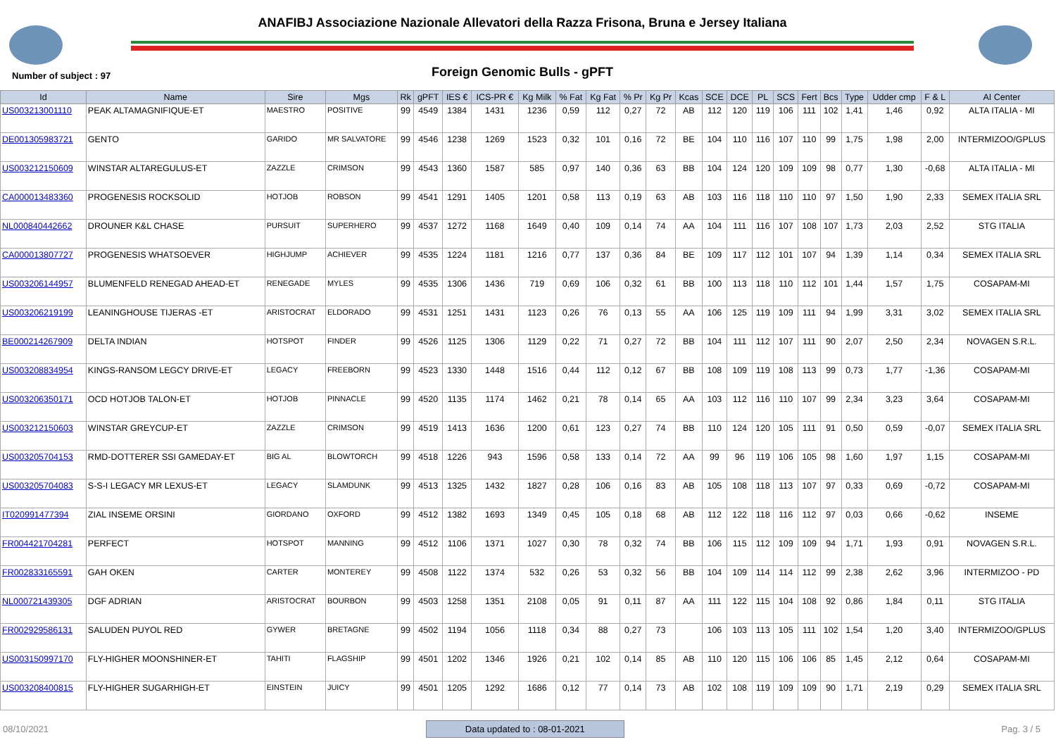ANAFIBJ Associazione Nazionale Allevatori della Razza Frisona, Bruna e Jersey Italiana
Number of subject : 97
Foreign Genomic Bulls - gPFT
| Id | Name | Sire | Mgs | Rk | gPFT | IES € | ICS-PR € | Kg Milk | % Fat | Kg Fat | % Pr | Kg Pr | Kcas | SCE | DCE | PL | SCS | Fert | Bcs | Type | Udder cmp | F & L | AI Center |
| --- | --- | --- | --- | --- | --- | --- | --- | --- | --- | --- | --- | --- | --- | --- | --- | --- | --- | --- | --- | --- | --- | --- | --- |
| US003213001110 | PEAK ALTAMAGNIFIQUE-ET | MAESTRO | POSITIVE | 99 | 4549 | 1384 | 1431 | 1236 | 0,59 | 112 | 0,27 | 72 | AB | 112 | 120 | 119 | 106 | 111 | 102 | 1,41 | 1,46 | 0,92 | ALTA ITALIA - MI |
| DE001305983721 | GENTO | GARIDO | MR SALVATORE | 99 | 4546 | 1238 | 1269 | 1523 | 0,32 | 101 | 0,16 | 72 | BE | 104 | 110 | 116 | 107 | 110 | 99 | 1,75 | 1,98 | 2,00 | INTERMIZOO/GPLUS |
| US003212150609 | WINSTAR ALTAREGULUS-ET | ZAZZLE | CRIMSON | 99 | 4543 | 1360 | 1587 | 585 | 0,97 | 140 | 0,36 | 63 | BB | 104 | 124 | 120 | 109 | 109 | 98 | 0,77 | 1,30 | -0,68 | ALTA ITALIA - MI |
| CA000013483360 | PROGENESIS ROCKSOLID | HOTJOB | ROBSON | 99 | 4541 | 1291 | 1405 | 1201 | 0,58 | 113 | 0,19 | 63 | AB | 103 | 116 | 118 | 110 | 110 | 97 | 1,50 | 1,90 | 2,33 | SEMEX ITALIA SRL |
| NL000840442662 | DROUNER K&L CHASE | PURSUIT | SUPERHERO | 99 | 4537 | 1272 | 1168 | 1649 | 0,40 | 109 | 0,14 | 74 | AA | 104 | 111 | 116 | 107 | 108 | 107 | 1,73 | 2,03 | 2,52 | STG ITALIA |
| CA000013807727 | PROGENESIS WHATSOEVER | HIGHJUMP | ACHIEVER | 99 | 4535 | 1224 | 1181 | 1216 | 0,77 | 137 | 0,36 | 84 | BE | 109 | 117 | 112 | 101 | 107 | 94 | 1,39 | 1,14 | 0,34 | SEMEX ITALIA SRL |
| US003206144957 | BLUMENFELD RENEGAD AHEAD-ET | RENEGADE | MYLES | 99 | 4535 | 1306 | 1436 | 719 | 0,69 | 106 | 0,32 | 61 | BB | 100 | 113 | 118 | 110 | 112 | 101 | 1,44 | 1,57 | 1,75 | COSAPAM-MI |
| US003206219199 | LEANINGHOUSE TIJERAS -ET | ARISTOCRAT | ELDORADO | 99 | 4531 | 1251 | 1431 | 1123 | 0,26 | 76 | 0,13 | 55 | AA | 106 | 125 | 119 | 109 | 111 | 94 | 1,99 | 3,31 | 3,02 | SEMEX ITALIA SRL |
| BE000214267909 | DELTA INDIAN | HOTSPOT | FINDER | 99 | 4526 | 1125 | 1306 | 1129 | 0,22 | 71 | 0,27 | 72 | BB | 104 | 111 | 112 | 107 | 111 | 90 | 2,07 | 2,50 | 2,34 | NOVAGEN S.R.L. |
| US003208834954 | KINGS-RANSOM LEGCY DRIVE-ET | LEGACY | FREEBORN | 99 | 4523 | 1330 | 1448 | 1516 | 0,44 | 112 | 0,12 | 67 | BB | 108 | 109 | 119 | 108 | 113 | 99 | 0,73 | 1,77 | -1,36 | COSAPAM-MI |
| US003206350171 | OCD HOTJOB TALON-ET | HOTJOB | PINNACLE | 99 | 4520 | 1135 | 1174 | 1462 | 0,21 | 78 | 0,14 | 65 | AA | 103 | 112 | 116 | 110 | 107 | 99 | 2,34 | 3,23 | 3,64 | COSAPAM-MI |
| US003212150603 | WINSTAR GREYCUP-ET | ZAZZLE | CRIMSON | 99 | 4519 | 1413 | 1636 | 1200 | 0,61 | 123 | 0,27 | 74 | BB | 110 | 124 | 120 | 105 | 111 | 91 | 0,50 | 0,59 | -0,07 | SEMEX ITALIA SRL |
| US003205704153 | RMD-DOTTERER SSI GAMEDAY-ET | BIG AL | BLOWTORCH | 99 | 4518 | 1226 | 943 | 1596 | 0,58 | 133 | 0,14 | 72 | AA | 99 | 96 | 119 | 106 | 105 | 98 | 1,60 | 1,97 | 1,15 | COSAPAM-MI |
| US003205704083 | S-S-I LEGACY MR LEXUS-ET | LEGACY | SLAMDUNK | 99 | 4513 | 1325 | 1432 | 1827 | 0,28 | 106 | 0,16 | 83 | AB | 105 | 108 | 118 | 113 | 107 | 97 | 0,33 | 0,69 | -0,72 | COSAPAM-MI |
| IT020991477394 | ZIAL INSEME ORSINI | GIORDANO | OXFORD | 99 | 4512 | 1382 | 1693 | 1349 | 0,45 | 105 | 0,18 | 68 | AB | 112 | 122 | 118 | 116 | 112 | 97 | 0,03 | 0,66 | -0,62 | INSEME |
| FR004421704281 | PERFECT | HOTSPOT | MANNING | 99 | 4512 | 1106 | 1371 | 1027 | 0,30 | 78 | 0,32 | 74 | BB | 106 | 115 | 112 | 109 | 109 | 94 | 1,71 | 1,93 | 0,91 | NOVAGEN S.R.L. |
| FR002833165591 | GAH OKEN | CARTER | MONTEREY | 99 | 4508 | 1122 | 1374 | 532 | 0,26 | 53 | 0,32 | 56 | BB | 104 | 109 | 114 | 114 | 112 | 99 | 2,38 | 2,62 | 3,96 | INTERMIZOO - PD |
| NL000721439305 | DGF ADRIAN | ARISTOCRAT | BOURBON | 99 | 4503 | 1258 | 1351 | 2108 | 0,05 | 91 | 0,11 | 87 | AA | 111 | 122 | 115 | 104 | 108 | 92 | 0,86 | 1,84 | 0,11 | STG ITALIA |
| FR002929586131 | SALUDEN PUYOL RED | GYWER | BRETAGNE | 99 | 4502 | 1194 | 1056 | 1118 | 0,34 | 88 | 0,27 | 73 | | 106 | 103 | 113 | 105 | 111 | 102 | 1,54 | 1,20 | 3,40 | INTERMIZOO/GPLUS |
| US003150997170 | FLY-HIGHER MOONSHINER-ET | TAHITI | FLAGSHIP | 99 | 4501 | 1202 | 1346 | 1926 | 0,21 | 102 | 0,14 | 85 | AB | 110 | 120 | 115 | 106 | 106 | 85 | 1,45 | 2,12 | 0,64 | COSAPAM-MI |
| US003208400815 | FLY-HIGHER SUGARHIGH-ET | EINSTEIN | JUICY | 99 | 4501 | 1205 | 1292 | 1686 | 0,12 | 77 | 0,14 | 73 | AB | 102 | 108 | 119 | 109 | 109 | 90 | 1,71 | 2,19 | 0,29 | SEMEX ITALIA SRL |
08/10/2021 Data updated to : 08-01-2021 Pag. 3 / 5